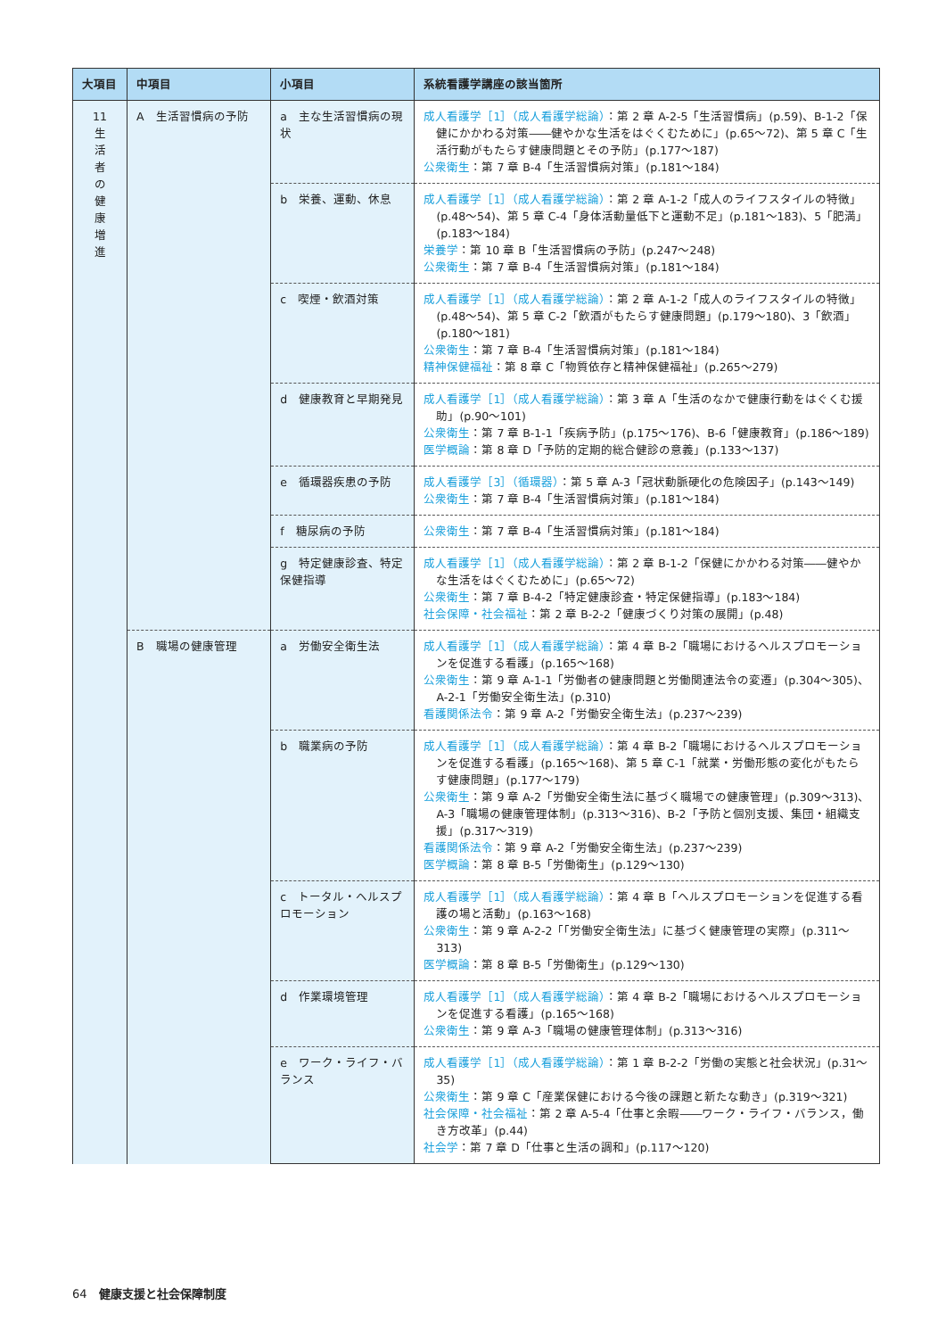| 大項目 | 中項目 | 小項目 | 系統看護学講座の該当箇所 |
| --- | --- | --- | --- |
| 11 生 活 者 の 健 康 増 進 | A 生活習慣病の予防 | a 主な生活習慣病の現状 | 成人看護学［1］（成人看護学総論） ：第 2 章 A-2-5「生活習慣病」(p.59)、B-1-2「保健にかかわる対策――健やかな生活をはぐくむために」(p.65～72)、第 5 章 C「生活行動がもたらす健康問題とその予防」(p.177～187) 公衆衛生 ：第 7 章 B-4「生活習慣病対策」(p.181～184) |
| | | b 栄養、運動、休息 | 成人看護学［1］（成人看護学総論） ：第 2 章 A-1-2「成人のライフスタイルの特徴」(p.48～54)、第 5 章 C-4「身体活動量低下と運動不足」(p.181～183)、5「肥満」(p.183～184) 栄養学 ：第 10 章 B「生活習慣病の予防」(p.247～248) 公衆衛生 ：第 7 章 B-4「生活習慣病対策」(p.181～184) |
| | | c 喫煙・飲酒対策 | 成人看護学［1］（成人看護学総論） ：第 2 章 A-1-2「成人のライフスタイルの特徴」(p.48～54)、第 5 章 C-2「飲酒がもたらす健康問題」(p.179～180)、3「飲酒」(p.180～181) 公衆衛生 ：第 7 章 B-4「生活習慣病対策」(p.181～184) 精神保健福祉 ：第 8 章 C「物質依存と精神保健福祉」(p.265～279) |
| | | d 健康教育と早期発見 | 成人看護学［1］（成人看護学総論） ：第 3 章 A「生活のなかで健康行動をはぐくむ援助」(p.90～101) 公衆衛生 ：第 7 章 B-1-1「疾病予防」(p.175～176)、B-6「健康教育」(p.186～189) 医学概論 ：第 8 章 D「予防的定期的総合健診の意義」(p.133～137) |
| | | e 循環器疾患の予防 | 成人看護学［3］（循環器） ：第 5 章 A-3「冠状動脈硬化の危険因子」(p.143～149) 公衆衛生 ：第 7 章 B-4「生活習慣病対策」(p.181～184) |
| | | f 糖尿病の予防 | 公衆衛生 ：第 7 章 B-4「生活習慣病対策」(p.181～184) |
| | | g 特定健康診査、特定保健指導 | 成人看護学［1］（成人看護学総論） ：第 2 章 B-1-2「保健にかかわる対策――健やかな生活をはぐくむために」(p.65～72) 公衆衛生 ：第 7 章 B-4-2「特定健康診査・特定保健指導」(p.183～184) 社会保障・社会福祉 ：第 2 章 B-2-2「健康づくり対策の展開」(p.48) |
| | B 職場の健康管理 | a 労働安全衛生法 | 成人看護学［1］（成人看護学総論） ：第 4 章 B-2「職場におけるヘルスプロモーションを促進する看護」(p.165～168) 公衆衛生 ：第 9 章 A-1-1「労働者の健康問題と労働関連法令の変遷」(p.304～305)、A-2-1「労働安全衛生法」(p.310) 看護関係法令 ：第 9 章 A-2「労働安全衛生法」(p.237～239) |
| | | b 職業病の予防 | 成人看護学［1］（成人看護学総論） ：第 4 章 B-2「職場におけるヘルスプロモーションを促進する看護」(p.165～168)、第 5 章 C-1「就業・労働形態の変化がもたらす健康問題」(p.177～179) 公衆衛生 ：第 9 章 A-2「労働安全衛生法に基づく職場での健康管理」(p.309～313)、A-3「職場の健康管理体制」(p.313～316)、B-2「予防と個別支援、集団・組織支援」(p.317～319) 看護関係法令 ：第 9 章 A-2「労働安全衛生法」(p.237～239) 医学概論 ：第 8 章 B-5「労働衛生」(p.129～130) |
| | | c トータル・ヘルスプロモーション | 成人看護学［1］（成人看護学総論） ：第 4 章 B「ヘルスプロモーションを促進する看護の場と活動」(p.163～168) 公衆衛生 ：第 9 章 A-2-2「「労働安全衛生法」に基づく健康管理の実際」(p.311～313) 医学概論 ：第 8 章 B-5「労働衛生」(p.129～130) |
| | | d 作業環境管理 | 成人看護学［1］（成人看護学総論） ：第 4 章 B-2「職場におけるヘルスプロモーションを促進する看護」(p.165～168) 公衆衛生 ：第 9 章 A-3「職場の健康管理体制」(p.313～316) |
| | | e ワーク・ライフ・バランス | 成人看護学［1］（成人看護学総論） ：第 1 章 B-2-2「労働の実態と社会状況」(p.31～35) 公衆衛生 ：第 9 章 C「産業保健における今後の課題と新たな動き」(p.319～321) 社会保障・社会福祉 ：第 2 章 A-5-4「仕事と余暇――ワーク・ライフ・バランス，働き方改革」(p.44) 社会学 ：第 7 章 D「仕事と生活の調和」(p.117～120) |
64　健康支援と社会保障制度